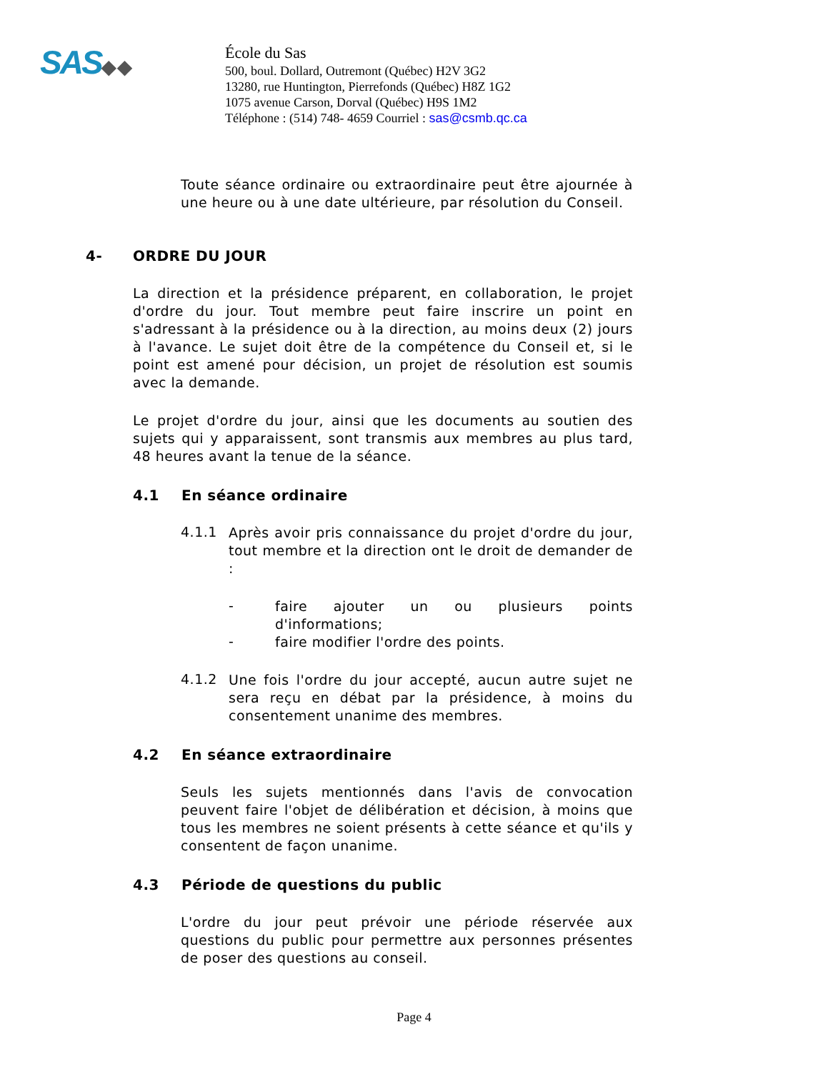SAS◆◆
École du Sas
500, boul. Dollard, Outremont (Québec) H2V 3G2
13280, rue Huntington, Pierrefonds (Québec) H8Z 1G2
1075 avenue Carson, Dorval (Québec) H9S 1M2
Téléphone : (514) 748- 4659 Courriel : sas@csmb.qc.ca
Toute séance ordinaire ou extraordinaire peut être ajournée à une heure ou à une date ultérieure, par résolution du Conseil.
4- ORDRE DU JOUR
La direction et la présidence préparent, en collaboration, le projet d'ordre du jour. Tout membre peut faire inscrire un point en s'adressant à la présidence ou à la direction, au moins deux (2) jours à l'avance. Le sujet doit être de la compétence du Conseil et, si le point est amené pour décision, un projet de résolution est soumis avec la demande.
Le projet d'ordre du jour, ainsi que les documents au soutien des sujets qui y apparaissent, sont transmis aux membres au plus tard, 48 heures avant la tenue de la séance.
4.1 En séance ordinaire
4.1.1
Après avoir pris connaissance du projet d'ordre du jour, tout membre et la direction ont le droit de demander de :
-
faire ajouter un ou plusieurs points d'informations;
-
faire modifier l'ordre des points.
4.1.2
Une fois l'ordre du jour accepté, aucun autre sujet ne sera reçu en débat par la présidence, à moins du consentement unanime des membres.
4.2 En séance extraordinaire
Seuls les sujets mentionnés dans l'avis de convocation peuvent faire l'objet de délibération et décision, à moins que tous les membres ne soient présents à cette séance et qu'ils y consentent de façon unanime.
4.3 Période de questions du public
L'ordre du jour peut prévoir une période réservée aux questions du public pour permettre aux personnes présentes de poser des questions au conseil.
Page 4